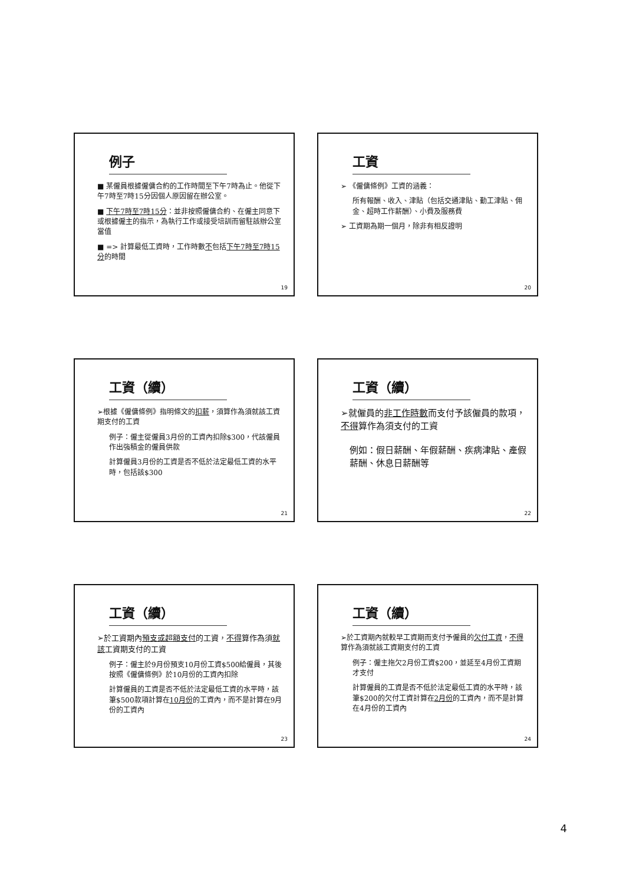例子
■ 某僱員根據僱傭合約的工作時間至下午7時為止。他從下午7時至7時15分因個人原因留在辦公室。
■ 下午7時至7時15分：並非按照僱傭合約、在僱主同意下或根據僱主的指示，為執行工作或接受培訓而留駐該辦公室當值
■ => 計算最低工資時，工作時數不包括下午7時至7時15分的時間
19
工資
➢ 《僱傭條例》工資的涵義：
所有報酬、收入、津貼（包括交通津貼、勤工津貼、佣金、超時工作薪酬）、小費及服務費
➢ 工資期為期一個月，除非有相反證明
20
工資（續）
➢根據《僱傭條例》指明條文的扣薪，須算作為須就該工資期支付的工資
例子：僱主從僱員3月份的工資內扣除$300，代該僱員作出強積金的僱員供款
計算僱員3月份的工資是否不低於法定最低工資的水平時，包括該$300
21
工資（續）
➢就僱員的非工作時數而支付予該僱員的款項，不得算作為須支付的工資
例如：假日薪酬、年假薪酬、疾病津貼、產假薪酬、休息日薪酬等
22
工資（續）
➢於工資期內預支或超額支付的工資，不得算作為須就該工資期支付的工資
例子：僱主於9月份預支10月份工資$500給僱員，其後按照《僱傭條例》於10月份的工資內扣除
計算僱員的工資是否不低於法定最低工資的水平時，該筆$500款項計算在10月份的工資內，而不是計算在9月份的工資內
23
工資（續）
➢於工資期內就較早工資期而支付予僱員的欠付工資，不得算作為須就該工資期支付的工資
例子：僱主拖欠2月份工資$200，並延至4月份工資期才支付
計算僱員的工資是否不低於法定最低工資的水平時，該筆$200的欠付工資計算在2月份的工資內，而不是計算在4月份的工資內
24
4